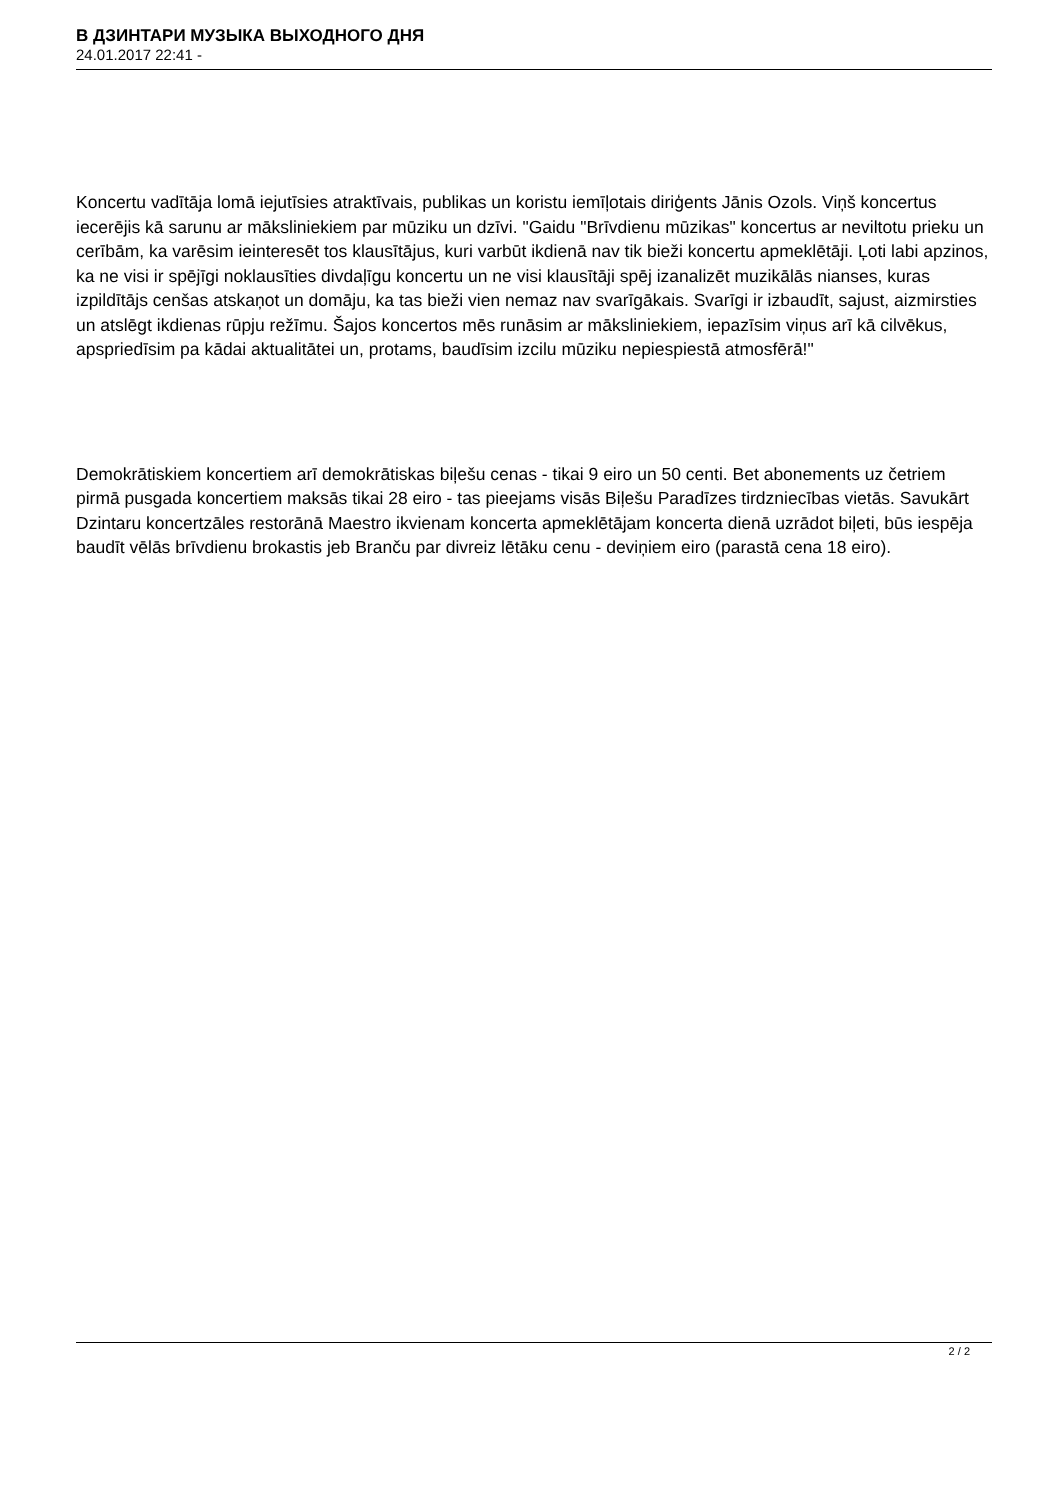В ДЗИНТАРИ МУЗЫКА ВЫХОДНОГО ДНЯ
24.01.2017 22:41 -
Koncertu vadītāja lomā iejutīsies atraktīvais, publikas un koristu iemīļotais diriģents Jānis Ozols. Viņš koncertus iecerējis kā sarunu ar māksliniekiem par mūziku un dzīvi. "Gaidu "Brīvdienu mūzikas" koncertus ar neviltotu prieku un cerībām, ka varēsim ieinteresēt tos klausītājus, kuri varbūt ikdienā nav tik bieži koncertu apmeklētāji. Ļoti labi apzinos, ka ne visi ir spējīgi noklausīties divdaļīgu koncertu un ne visi klausītāji spēj izanalizēt muzikālās nianses, kuras izpildītājs cenšas atskaņot un domāju, ka tas bieži vien nemaz nav svarīgākais. Svarīgi ir izbaudīt, sajust, aizmirsties un atslēgt ikdienas rūpju režīmu. Šajos koncertos mēs runāsim ar māksliniekiem, iepazīsim viņus arī kā cilvēkus, apspriedīsim pa kādai aktualitātei un, protams, baudīsim izcilu mūziku nepiespiestā atmosfērā!"
Demokrātiskiem koncertiem arī demokrātiskas biļešu cenas - tikai 9 eiro un 50 centi. Bet abonements uz četriem pirmā pusgada koncertiem maksās tikai 28 eiro - tas pieejams visās Biļešu Paradīzes tirdzniecības vietās. Savukārt Dzintaru koncertzāles restorānā Maestro ikvienam koncerta apmeklētājam koncerta dienā uzrādot biļeti, būs iespēja baudīt vēlās brīvdienu brokastis jeb Branču par divreiz lētāku cenu - deviņiem eiro (parastā cena 18 eiro).
2 / 2